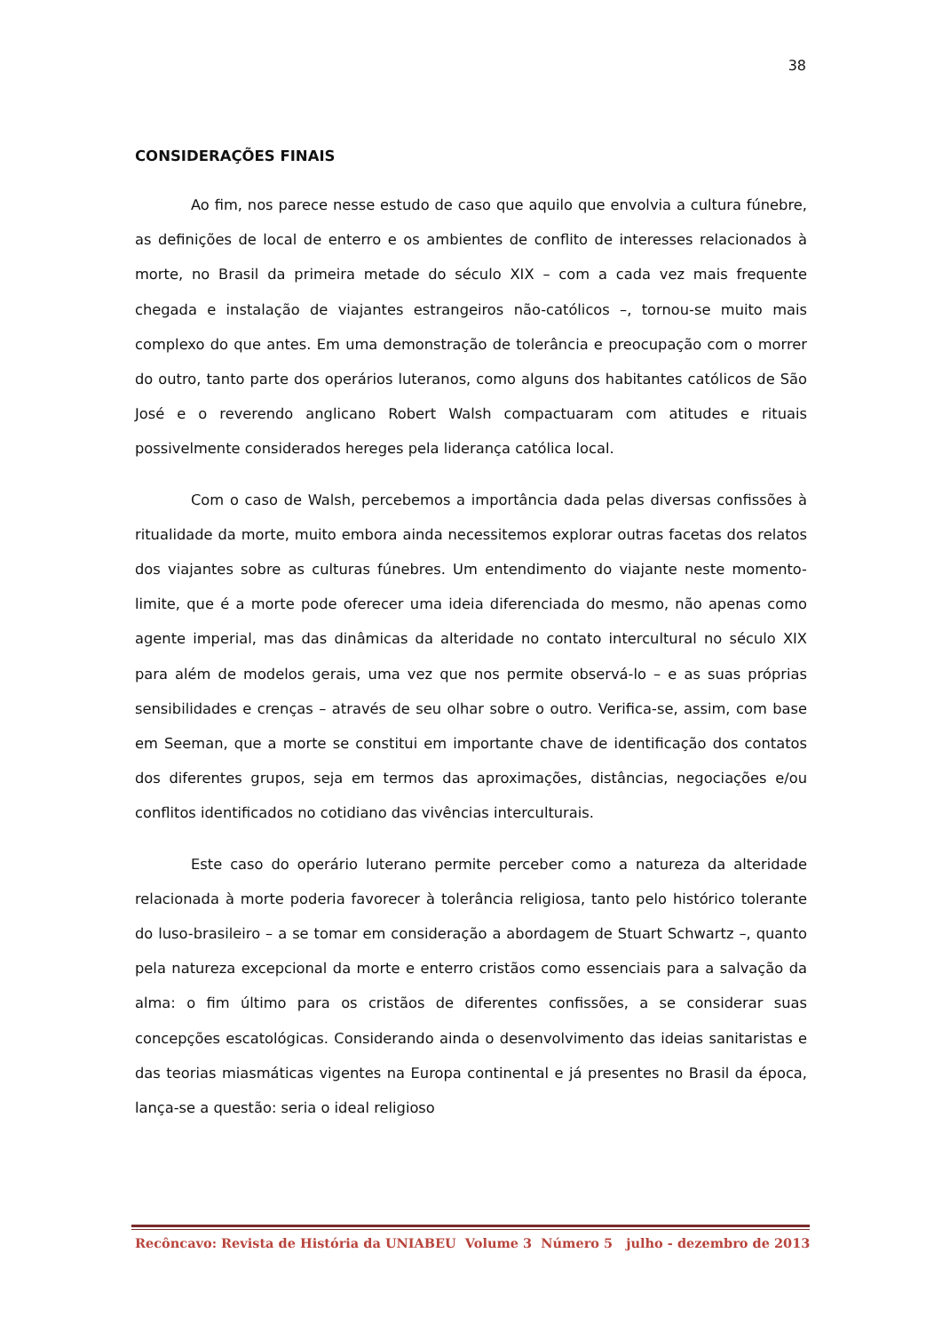38
CONSIDERAÇÕES FINAIS
Ao fim, nos parece nesse estudo de caso que aquilo que envolvia a cultura fúnebre, as definições de local de enterro e os ambientes de conflito de interesses relacionados à morte, no Brasil da primeira metade do século XIX – com a cada vez mais frequente chegada e instalação de viajantes estrangeiros não-católicos –, tornou-se muito mais complexo do que antes. Em uma demonstração de tolerância e preocupação com o morrer do outro, tanto parte dos operários luteranos, como alguns dos habitantes católicos de São José e o reverendo anglicano Robert Walsh compactuaram com atitudes e rituais possivelmente considerados hereges pela liderança católica local.
Com o caso de Walsh, percebemos a importância dada pelas diversas confissões à ritualidade da morte, muito embora ainda necessitemos explorar outras facetas dos relatos dos viajantes sobre as culturas fúnebres. Um entendimento do viajante neste momento-limite, que é a morte pode oferecer uma ideia diferenciada do mesmo, não apenas como agente imperial, mas das dinâmicas da alteridade no contato intercultural no século XIX para além de modelos gerais, uma vez que nos permite observá-lo – e as suas próprias sensibilidades e crenças – através de seu olhar sobre o outro. Verifica-se, assim, com base em Seeman, que a morte se constitui em importante chave de identificação dos contatos dos diferentes grupos, seja em termos das aproximações, distâncias, negociações e/ou conflitos identificados no cotidiano das vivências interculturais.
Este caso do operário luterano permite perceber como a natureza da alteridade relacionada à morte poderia favorecer à tolerância religiosa, tanto pelo histórico tolerante do luso-brasileiro – a se tomar em consideração a abordagem de Stuart Schwartz –, quanto pela natureza excepcional da morte e enterro cristãos como essenciais para a salvação da alma: o fim último para os cristãos de diferentes confissões, a se considerar suas concepções escatológicas. Considerando ainda o desenvolvimento das ideias sanitaristas e das teorias miasmáticas vigentes na Europa continental e já presentes no Brasil da época, lança-se a questão: seria o ideal religioso
Recôncavo: Revista de História da UNIABEU Volume 3 Número 5 julho - dezembro de 2013